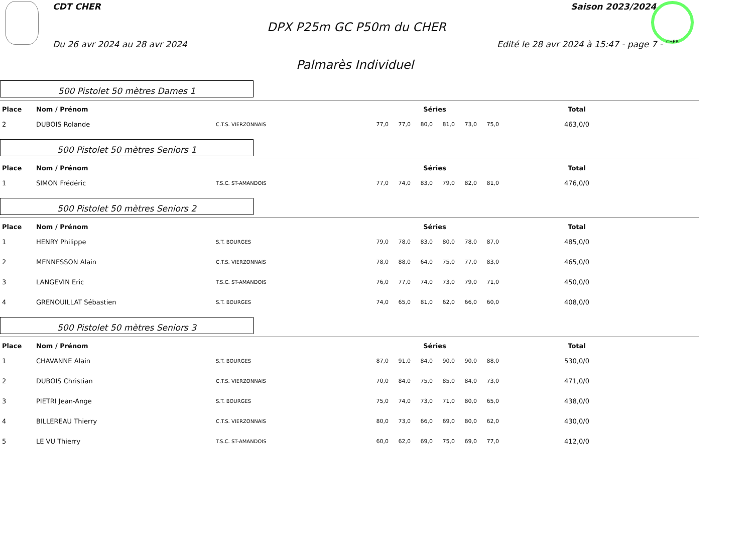CDT CHER Saison 2023/2024
DPX P25m GC P50m du CHER
Du 26 avr 2024 au 28 avr 2024
Edité le 28 avr 2024 à 15:47 - page 7 -
CHER
Palmarès Individuel
500 Pistolet 50 mètres Dames 1
| Place | Nom / Prénom | | Séries | | | | | | Total |
| --- | --- | --- | --- | --- | --- | --- | --- | --- | --- |
| 2 | DUBOIS Rolande | C.T.S. VIERZONNAIS | 77,0 | 77,0 | 80,0 | 81,0 | 73,0 | 75,0 | 463,0/0 |
500 Pistolet 50 mètres Seniors 1
| Place | Nom / Prénom | | Séries | | | | | | Total |
| --- | --- | --- | --- | --- | --- | --- | --- | --- | --- |
| 1 | SIMON Frédéric | T.S.C. ST-AMANDOIS | 77,0 | 74,0 | 83,0 | 79,0 | 82,0 | 81,0 | 476,0/0 |
500 Pistolet 50 mètres Seniors 2
| Place | Nom / Prénom | | Séries | | | | | | Total |
| --- | --- | --- | --- | --- | --- | --- | --- | --- | --- |
| 1 | HENRY Philippe | S.T. BOURGES | 79,0 | 78,0 | 83,0 | 80,0 | 78,0 | 87,0 | 485,0/0 |
| 2 | MENNESSON Alain | C.T.S. VIERZONNAIS | 78,0 | 88,0 | 64,0 | 75,0 | 77,0 | 83,0 | 465,0/0 |
| 3 | LANGEVIN Eric | T.S.C. ST-AMANDOIS | 76,0 | 77,0 | 74,0 | 73,0 | 79,0 | 71,0 | 450,0/0 |
| 4 | GRENOUILLAT Sébastien | S.T. BOURGES | 74,0 | 65,0 | 81,0 | 62,0 | 66,0 | 60,0 | 408,0/0 |
500 Pistolet 50 mètres Seniors 3
| Place | Nom / Prénom | | Séries | | | | | | Total |
| --- | --- | --- | --- | --- | --- | --- | --- | --- | --- |
| 1 | CHAVANNE Alain | S.T. BOURGES | 87,0 | 91,0 | 84,0 | 90,0 | 90,0 | 88,0 | 530,0/0 |
| 2 | DUBOIS Christian | C.T.S. VIERZONNAIS | 70,0 | 84,0 | 75,0 | 85,0 | 84,0 | 73,0 | 471,0/0 |
| 3 | PIETRI Jean-Ange | S.T. BOURGES | 75,0 | 74,0 | 73,0 | 71,0 | 80,0 | 65,0 | 438,0/0 |
| 4 | BILLEREAU Thierry | C.T.S. VIERZONNAIS | 80,0 | 73,0 | 66,0 | 69,0 | 80,0 | 62,0 | 430,0/0 |
| 5 | LE VU Thierry | T.S.C. ST-AMANDOIS | 60,0 | 62,0 | 69,0 | 75,0 | 69,0 | 77,0 | 412,0/0 |